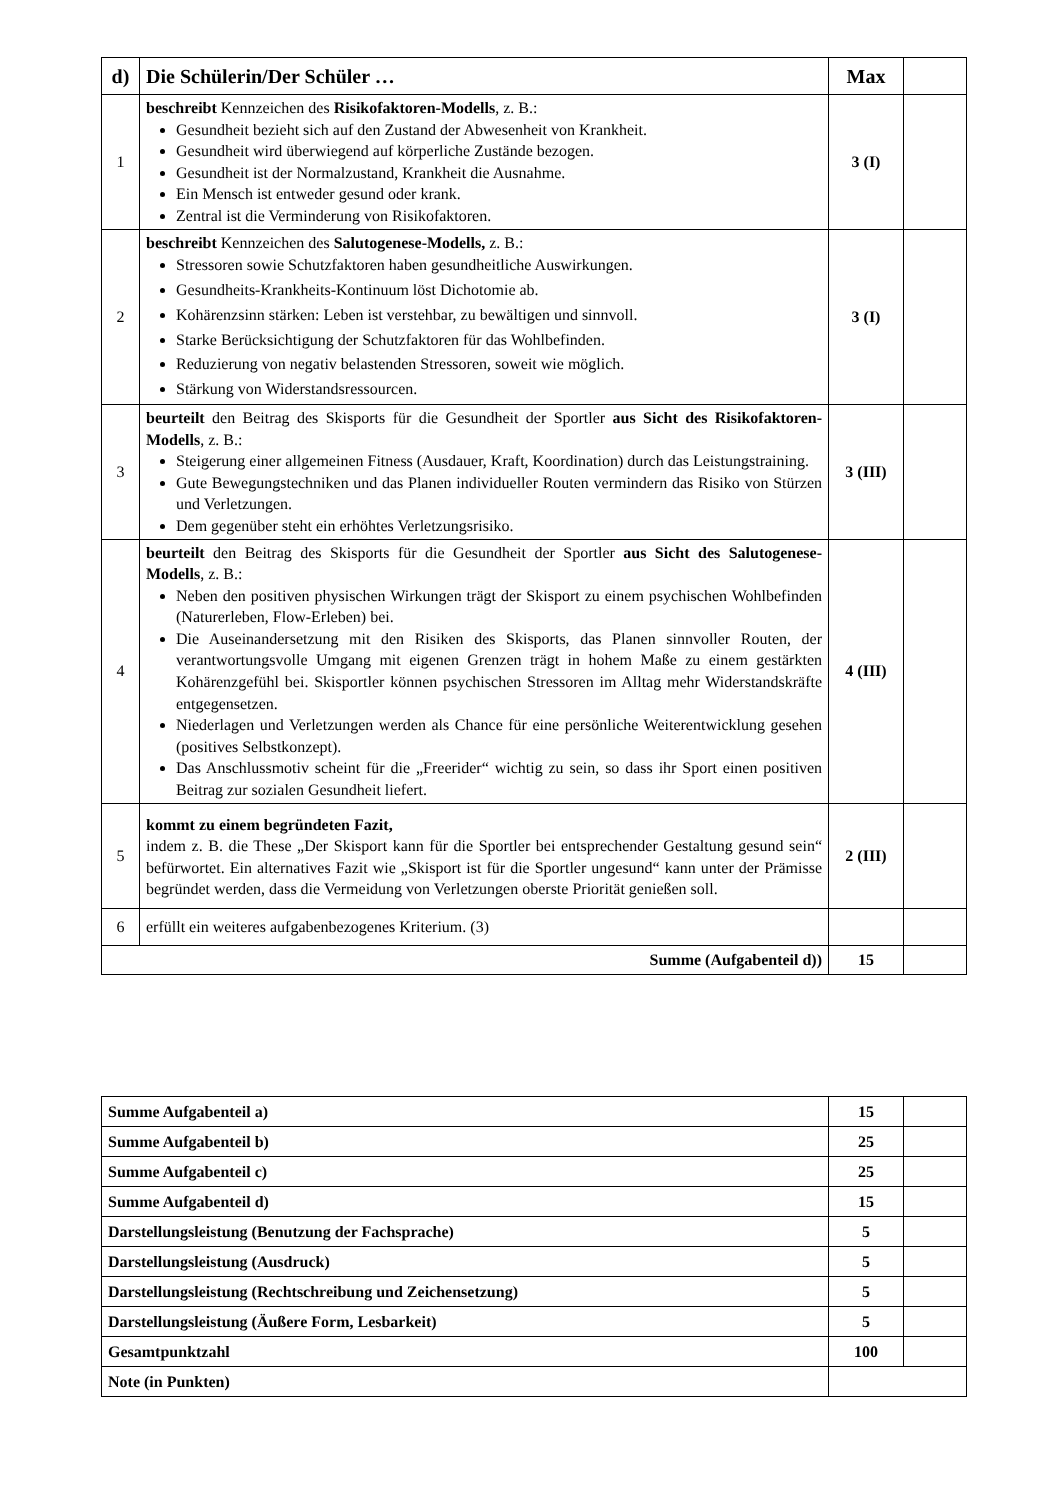| d) | Die Schülerin/Der Schüler … | Max | |
| --- | --- | --- | --- |
| 1 | beschreibt Kennzeichen des Risikofaktoren-Modells , z. B.: Gesundheit bezieht sich auf den Zustand der Abwesenheit von Krankheit. Gesundheit wird überwiegend auf körperliche Zustände bezogen. Gesundheit ist der Normalzustand, Krankheit die Ausnahme. Ein Mensch ist entweder gesund oder krank. Zentral ist die Verminderung von Risikofaktoren. | 3 (I) | |
| 2 | beschreibt Kennzeichen des Salutogenese-Modells, z. B.: Stressoren sowie Schutzfaktoren haben gesundheitliche Auswirkungen. Gesundheits-Krankheits-Kontinuum löst Dichotomie ab. Kohärenzsinn stärken: Leben ist verstehbar, zu bewältigen und sinnvoll. Starke Berücksichtigung der Schutzfaktoren für das Wohlbefinden. Reduzierung von negativ belastenden Stressoren, soweit wie möglich. Stärkung von Widerstandsressourcen. | 3 (I) | |
| 3 | beurteilt den Beitrag des Skisports für die Gesundheit der Sportler aus Sicht des Risikofaktoren-Modells , z. B.: Steigerung einer allgemeinen Fitness (Ausdauer, Kraft, Koordination) durch das Leistungstraining. Gute Bewegungstechniken und das Planen individueller Routen vermindern das Risiko von Stürzen und Verletzungen. Dem gegenüber steht ein erhöhtes Verletzungsrisiko. | 3 (III) | |
| 4 | beurteilt den Beitrag des Skisports für die Gesundheit der Sportler aus Sicht des Salutogenese-Modells , z. B.: Neben den positiven physischen Wirkungen trägt der Skisport zu einem psychischen Wohlbefinden (Naturerleben, Flow-Erleben) bei. Die Auseinandersetzung mit den Risiken des Skisports, das Planen sinnvoller Routen, der verantwortungsvolle Umgang mit eigenen Grenzen trägt in hohem Maße zu einem gestärkten Kohärenzgefühl bei. Skisportler können psychischen Stressoren im Alltag mehr Widerstandskräfte entgegensetzen. Niederlagen und Verletzungen werden als Chance für eine persönliche Weiterentwicklung gesehen (positives Selbstkonzept). Das Anschlussmotiv scheint für die „Freerider“ wichtig zu sein, so dass ihr Sport einen positiven Beitrag zur sozialen Gesundheit liefert. | 4 (III) | |
| 5 | kommt zu einem begründeten Fazit, indem z. B. die These „Der Skisport kann für die Sportler bei entsprechender Gestaltung gesund sein“ befürwortet. Ein alternatives Fazit wie „Skisport ist für die Sportler ungesund“ kann unter der Prämisse begründet werden, dass die Vermeidung von Verletzungen oberste Priorität genießen soll. | 2 (III) | |
| 6 | erfüllt ein weiteres aufgabenbezogenes Kriterium. (3) | | |
| Summe (Aufgabenteil d)) | | 15 | |
| Summe Aufgabenteil a) | 15 | |
| Summe Aufgabenteil b) | 25 | |
| Summe Aufgabenteil c) | 25 | |
| Summe Aufgabenteil d) | 15 | |
| Darstellungsleistung (Benutzung der Fachsprache) | 5 | |
| Darstellungsleistung (Ausdruck) | 5 | |
| Darstellungsleistung (Rechtschreibung und Zeichensetzung) | 5 | |
| Darstellungsleistung (Äußere Form, Lesbarkeit) | 5 | |
| Gesamtpunktzahl | 100 | |
| Note (in Punkten) | | |